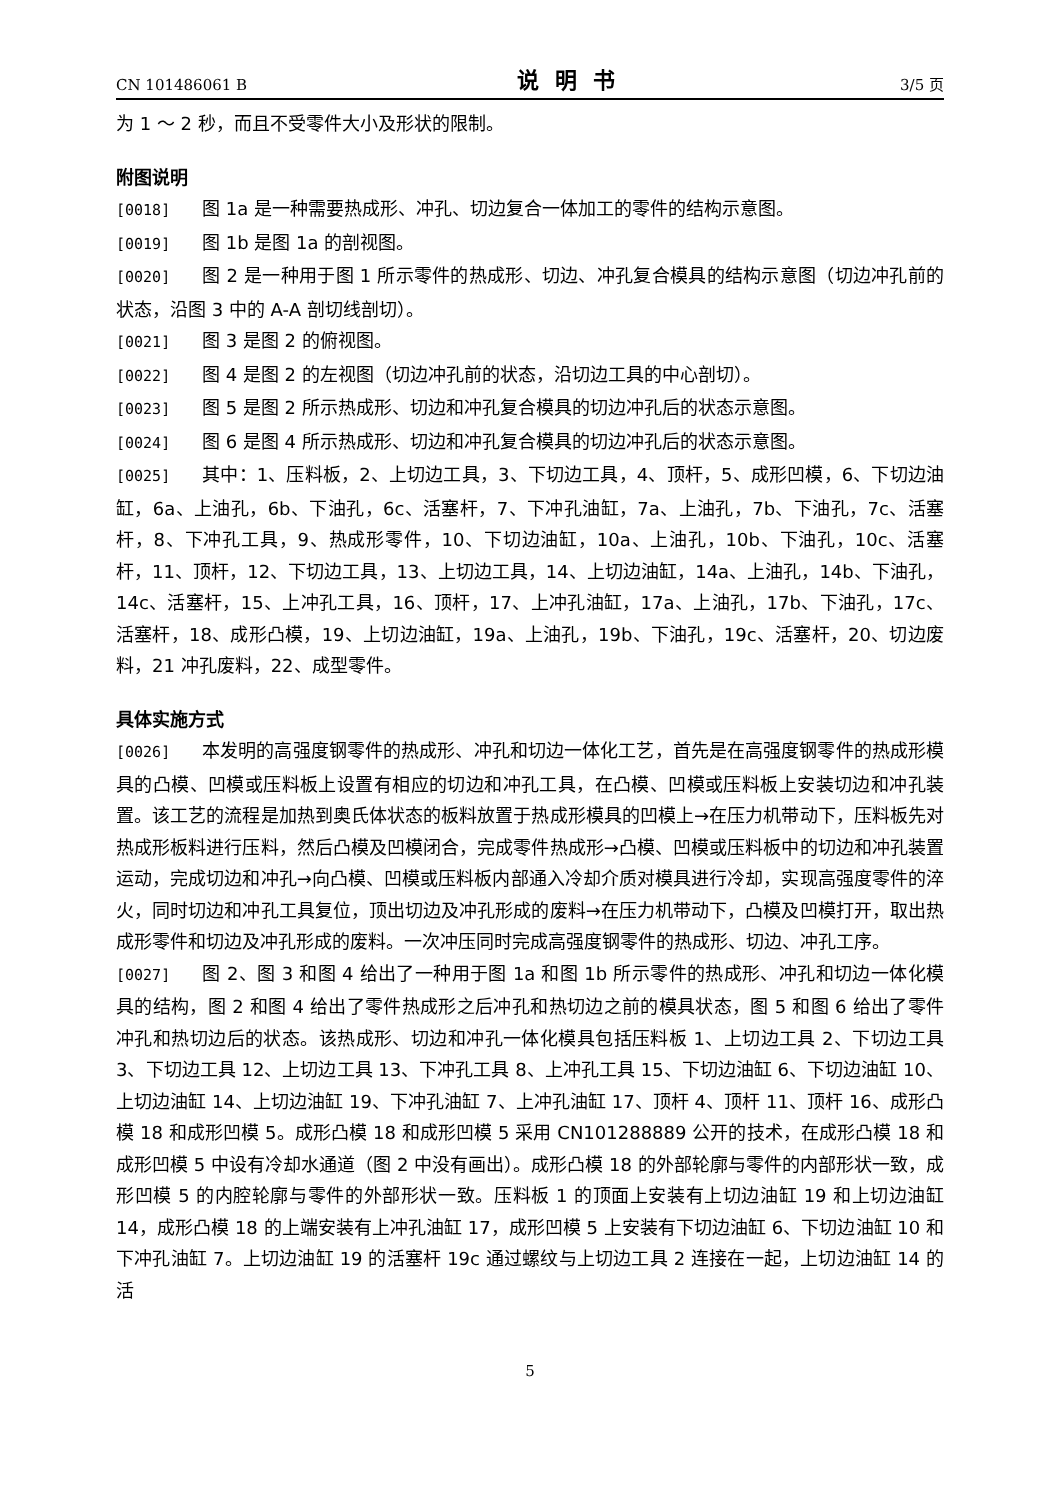CN 101486061 B 说明书 3/5 页
为 1 ～ 2 秒，而且不受零件大小及形状的限制。
附图说明
[0018] 图 1a 是一种需要热成形、冲孔、切边复合一体加工的零件的结构示意图。
[0019] 图 1b 是图 1a 的剖视图。
[0020] 图 2 是一种用于图 1 所示零件的热成形、切边、冲孔复合模具的结构示意图（切边冲孔前的状态，沿图 3 中的 A-A 剖切线剖切）。
[0021] 图 3 是图 2 的俯视图。
[0022] 图 4 是图 2 的左视图（切边冲孔前的状态，沿切边工具的中心剖切）。
[0023] 图 5 是图 2 所示热成形、切边和冲孔复合模具的切边冲孔后的状态示意图。
[0024] 图 6 是图 4 所示热成形、切边和冲孔复合模具的切边冲孔后的状态示意图。
[0025] 其中：1、压料板，2、上切边工具，3、下切边工具，4、顶杆，5、成形凹模，6、下切边油缸，6a、上油孔，6b、下油孔，6c、活塞杆，7、下冲孔油缸，7a、上油孔，7b、下油孔，7c、活塞杆，8、下冲孔工具，9、热成形零件，10、下切边油缸，10a、上油孔，10b、下油孔，10c、活塞杆，11、顶杆，12、下切边工具，13、上切边工具，14、上切边油缸，14a、上油孔，14b、下油孔，14c、活塞杆，15、上冲孔工具，16、顶杆，17、上冲孔油缸，17a、上油孔，17b、下油孔，17c、活塞杆，18、成形凸模，19、上切边油缸，19a、上油孔，19b、下油孔，19c、活塞杆，20、切边废料，21 冲孔废料，22、成型零件。
具体实施方式
[0026] 本发明的高强度钢零件的热成形、冲孔和切边一体化工艺，首先是在高强度钢零件的热成形模具的凸模、凹模或压料板上设置有相应的切边和冲孔工具，在凸模、凹模或压料板上安装切边和冲孔装置。该工艺的流程是加热到奥氏体状态的板料放置于热成形模具的凹模上→在压力机带动下，压料板先对热成形板料进行压料，然后凸模及凹模闭合，完成零件热成形→凸模、凹模或压料板中的切边和冲孔装置运动，完成切边和冲孔→向凸模、凹模或压料板内部通入冷却介质对模具进行冷却，实现高强度零件的淬火，同时切边和冲孔工具复位，顶出切边及冲孔形成的废料→在压力机带动下，凸模及凹模打开，取出热成形零件和切边及冲孔形成的废料。一次冲压同时完成高强度钢零件的热成形、切边、冲孔工序。
[0027] 图 2、图 3 和图 4 给出了一种用于图 1a 和图 1b 所示零件的热成形、冲孔和切边一体化模具的结构，图 2 和图 4 给出了零件热成形之后冲孔和热切边之前的模具状态，图 5 和图 6 给出了零件冲孔和热切边后的状态。该热成形、切边和冲孔一体化模具包括压料板 1、上切边工具 2、下切边工具 3、下切边工具 12、上切边工具 13、下冲孔工具 8、上冲孔工具 15、下切边油缸 6、下切边油缸 10、上切边油缸 14、上切边油缸 19、下冲孔油缸 7、上冲孔油缸 17、顶杆 4、顶杆 11、顶杆 16、成形凸模 18 和成形凹模 5。成形凸模 18 和成形凹模 5 采用 CN101288889 公开的技术，在成形凸模 18 和成形凹模 5 中设有冷却水通道（图 2 中没有画出）。成形凸模 18 的外部轮廓与零件的内部形状一致，成形凹模 5 的内腔轮廓与零件的外部形状一致。压料板 1 的顶面上安装有上切边油缸 19 和上切边油缸 14，成形凸模 18 的上端安装有上冲孔油缸 17，成形凹模 5 上安装有下切边油缸 6、下切边油缸 10 和下冲孔油缸 7。上切边油缸 19 的活塞杆 19c 通过螺纹与上切边工具 2 连接在一起，上切边油缸 14 的活
5